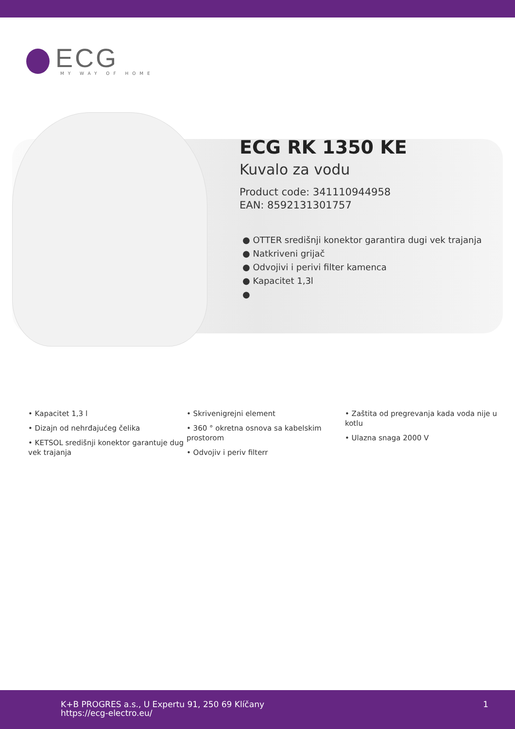ECG
MY WAY OF HOME
ECG RK 1350 KE
Kuvalo za vodu
Product code: 341110944958
EAN: 8592131301757
● OTTER središnji konektor garantira dugi vek trajanja
● Natkriveni grijač
● Odvojivi i perivi filter kamenca
● Kapacitet 1,3l
●
• Kapacitet 1,3 l
• Dizajn od nehrđajućeg čelika
• KETSOL središnji konektor garantuje dug vek trajanja
• Skrivenigrejni element
• 360 ° okretna osnova sa kabelskim prostorom
• Odvojiv i periv filterr
• Zaštita od pregrevanja kada voda nije u kotlu
• Ulazna snaga 2000 V
K+B PROGRES a.s., U Expertu 91, 250 69 Klíčany
https://ecg-electro.eu/
1